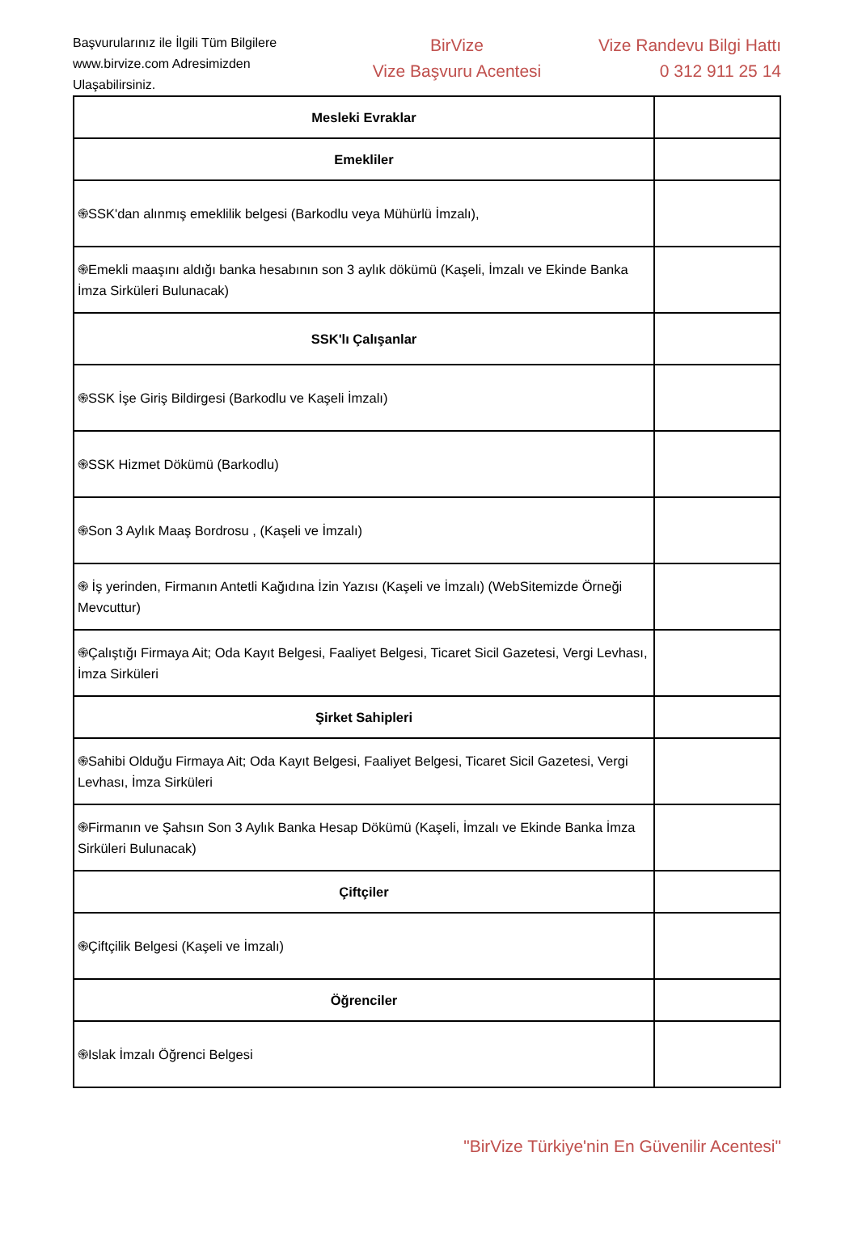Başvurularınız ile İlgili Tüm Bilgilere www.birvize.com Adresimizden Ulaşabilirsiniz.
BirVize
Vize Başvuru Acentesi
Vize Randevu Bilgi Hattı
0 312 911 25 14
| Mesleki Evraklar | |
| Emekliler | |
| ֍SSK'dan alınmış emeklilik belgesi (Barkodlu veya Mühürlü İmzalı), | |
| ֍Emekli maaşını aldığı banka hesabının son 3 aylık dökümü (Kaşeli, İmzalı ve Ekinde Banka İmza Sirküleri Bulunacak) | |
| SSK'lı Çalışanlar | |
| ֍SSK İşe Giriş Bildirgesi (Barkodlu ve Kaşeli İmzalı) | |
| ֍SSK Hizmet Dökümü (Barkodlu) | |
| ֍Son 3 Aylık Maaş Bordrosu , (Kaşeli ve İmzalı) | |
| ֍ İş yerinden, Firmanın Antetli Kağıdına İzin Yazısı (Kaşeli ve İmzalı) (WebSitemizde Örneği Mevcuttur) | |
| ֍Çalıştığı Firmaya Ait; Oda Kayıt Belgesi, Faaliyet Belgesi, Ticaret Sicil Gazetesi, Vergi Levhası, İmza Sirküleri | |
| Şirket Sahipleri | |
| ֍Sahibi Olduğu Firmaya Ait; Oda Kayıt Belgesi, Faaliyet Belgesi, Ticaret Sicil Gazetesi, Vergi Levhası, İmza Sirküleri | |
| ֍Firmanın ve Şahsın Son 3 Aylık Banka Hesap Dökümü (Kaşeli, İmzalı ve Ekinde Banka İmza Sirküleri Bulunacak) | |
| Çiftçiler | |
| ֍Çiftçilik Belgesi (Kaşeli ve İmzalı) | |
| Öğrenciler | |
| ֍Islak İmzalı Öğrenci Belgesi | |
"BirVize Türkiye'nin En Güvenilir Acentesi"